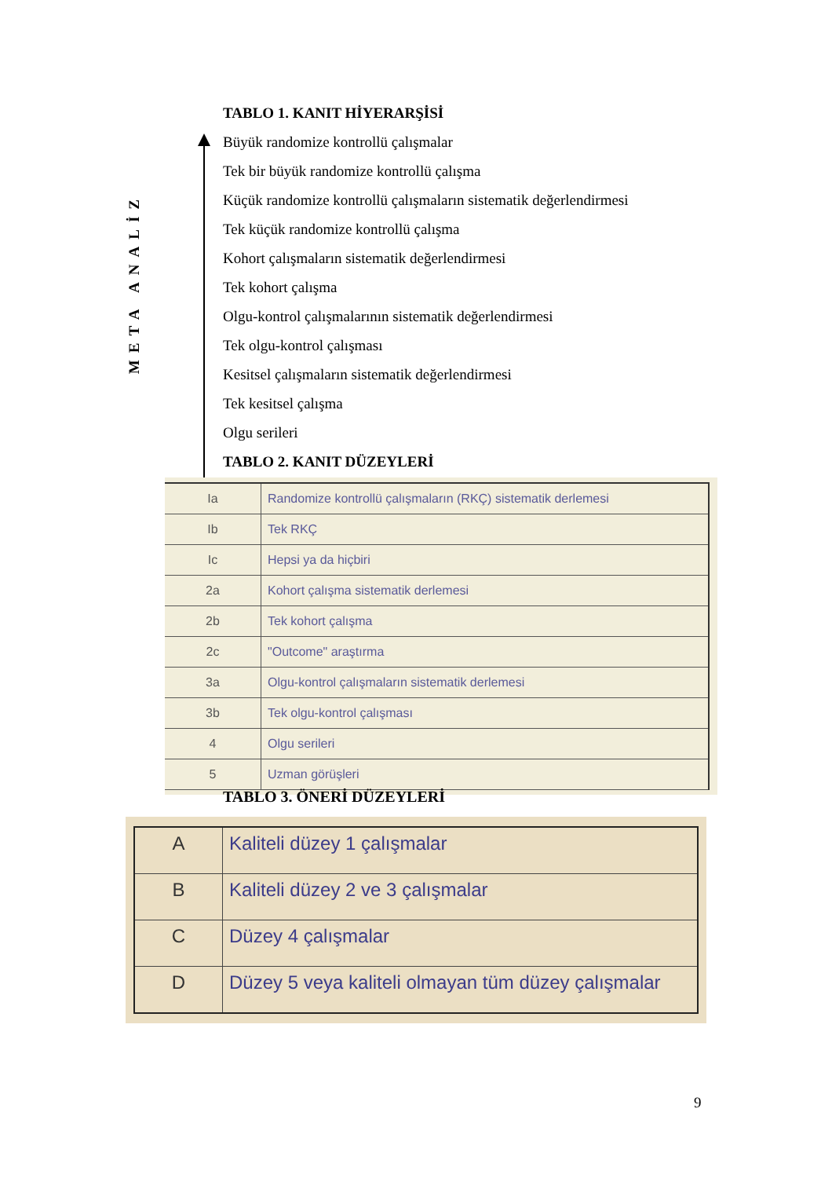META ANALİZ
TABLO 1. KANIT HİYERARŞİSİ
Büyük randomize kontrollü çalışmalar
Tek bir büyük randomize kontrollü çalışma
Küçük randomize kontrollü çalışmaların sistematik değerlendirmesi
Tek küçük randomize kontrollü çalışma
Kohort çalışmaların sistematik değerlendirmesi
Tek kohort çalışma
Olgu-kontrol çalışmalarının sistematik değerlendirmesi
Tek olgu-kontrol çalışması
Kesitsel çalışmaların sistematik değerlendirmesi
Tek kesitsel çalışma
Olgu serileri
TABLO 2. KANIT DÜZEYLERİ
| Ia | Randomize kontrollü çalışmaların (RKÇ) sistematik derlemesi |
| Ib | Tek RKÇ |
| Ic | Hepsi ya da hiçbiri |
| 2a | Kohort çalışma sistematik derlemesi |
| 2b | Tek kohort çalışma |
| 2c | "Outcome" araştırma |
| 3a | Olgu-kontrol çalışmaların sistematik derlemesi |
| 3b | Tek olgu-kontrol çalışması |
| 4 | Olgu serileri |
| 5 | Uzman görüşleri |
TABLO 3. ÖNERİ DÜZEYLERİ
| A | Kaliteli düzey 1 çalışmalar |
| B | Kaliteli düzey 2 ve 3 çalışmalar |
| C | Düzey 4 çalışmalar |
| D | Düzey 5 veya kaliteli olmayan tüm düzey çalışmalar |
9